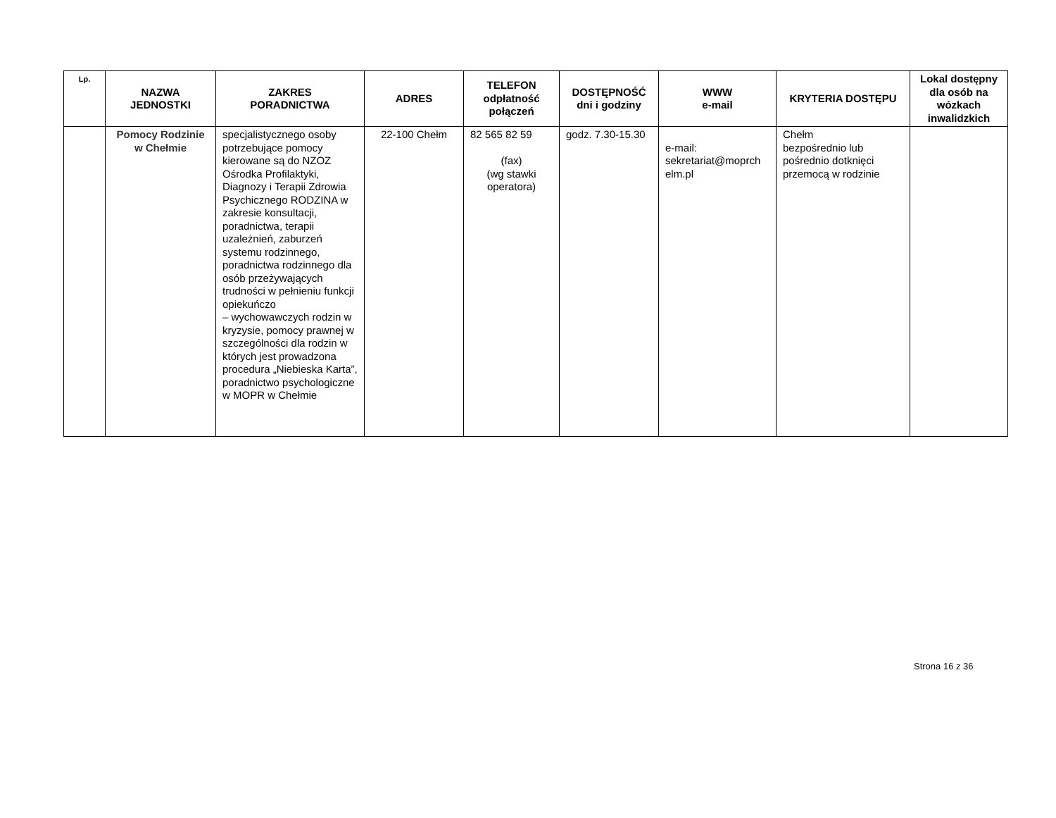| Lp. | NAZWA JEDNOSTKI | ZAKRES PORADNICTWA | ADRES | TELEFON odpłatność połączeń | DOSTĘPNOŚĆ dni i godziny | WWW e-mail | KRYTERIA DOSTĘPU | Lokal dostępny dla osób na wózkach inwalidzkich |
| --- | --- | --- | --- | --- | --- | --- | --- | --- |
| | Pomocy Rodzinie w Chełmie | specjalistycznego osoby potrzebujące pomocy kierowane są do NZOZ Ośrodka Profilaktyki, Diagnozy i Terapii Zdrowia Psychicznego RODZINA w zakresie konsultacji, poradnictwa, terapii uzależnień, zaburzeń systemu rodzinnego, poradnictwa rodzinnego dla osób przeżywających trudności w pełnieniu funkcji opiekuńczo – wychowawczych rodzin w kryzysie, pomocy prawnej w szczególności dla rodzin w których jest prowadzona procedura „Niebieska Karta”, poradnictwo psychologiczne w MOPR w Chełmie | 22-100 Chełm | 82 565 82 59 (fax) (wg stawki operatora) | godz. 7.30-15.30 | e-mail: sekretariat@moprch elm.pl | Chełm bezpośrednio lub pośrednio dotknięci przemocą w rodzinie | |
Strona 16 z 36